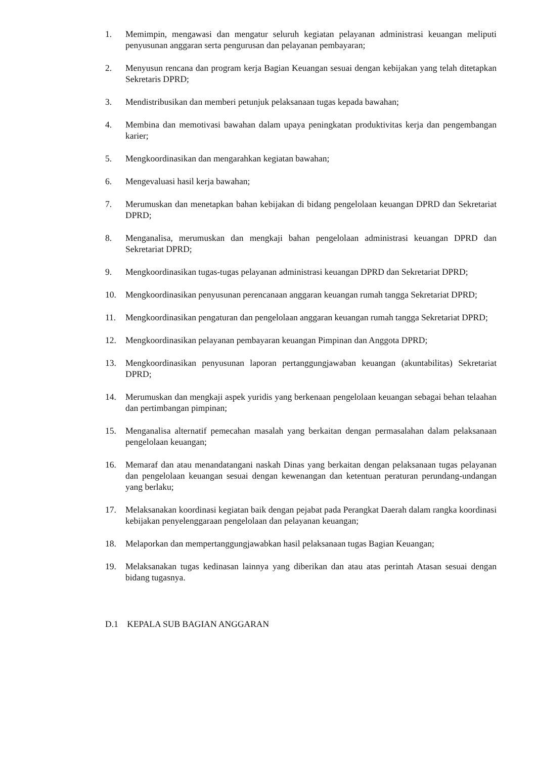1. Memimpin, mengawasi dan mengatur seluruh kegiatan pelayanan administrasi keuangan meliputi penyusunan anggaran serta pengurusan dan pelayanan pembayaran;
2. Menyusun rencana dan program kerja Bagian Keuangan sesuai dengan kebijakan yang telah ditetapkan Sekretaris DPRD;
3. Mendistribusikan dan memberi petunjuk pelaksanaan tugas kepada bawahan;
4. Membina dan memotivasi bawahan dalam upaya peningkatan produktivitas kerja dan pengembangan karier;
5. Mengkoordinasikan dan mengarahkan kegiatan bawahan;
6. Mengevaluasi hasil kerja bawahan;
7. Merumuskan dan menetapkan bahan kebijakan di bidang pengelolaan keuangan DPRD dan Sekretariat DPRD;
8. Menganalisa, merumuskan dan mengkaji bahan pengelolaan administrasi keuangan DPRD dan Sekretariat DPRD;
9. Mengkoordinasikan tugas-tugas pelayanan administrasi keuangan DPRD dan Sekretariat DPRD;
10. Mengkoordinasikan penyusunan perencanaan anggaran keuangan rumah tangga Sekretariat DPRD;
11. Mengkoordinasikan pengaturan dan pengelolaan anggaran keuangan rumah tangga Sekretariat DPRD;
12. Mengkoordinasikan pelayanan pembayaran keuangan Pimpinan dan Anggota DPRD;
13. Mengkoordinasikan penyusunan laporan pertanggungjawaban keuangan (akuntabilitas) Sekretariat DPRD;
14. Merumuskan dan mengkaji aspek yuridis yang berkenaan pengelolaan keuangan sebagai behan telaahan dan pertimbangan pimpinan;
15. Menganalisa alternatif pemecahan masalah yang berkaitan dengan permasalahan dalam pelaksanaan pengelolaan keuangan;
16. Memaraf dan atau menandatangani naskah Dinas yang berkaitan dengan pelaksanaan tugas pelayanan dan pengelolaan keuangan sesuai dengan kewenangan dan ketentuan peraturan perundang-undangan yang berlaku;
17. Melaksanakan koordinasi kegiatan baik dengan pejabat pada Perangkat Daerah dalam rangka koordinasi kebijakan penyelenggaraan pengelolaan dan pelayanan keuangan;
18. Melaporkan dan mempertanggungjawabkan hasil pelaksanaan tugas Bagian Keuangan;
19. Melaksanakan tugas kedinasan lainnya yang diberikan dan atau atas perintah Atasan sesuai dengan bidang tugasnya.
D.1 KEPALA SUB BAGIAN ANGGARAN